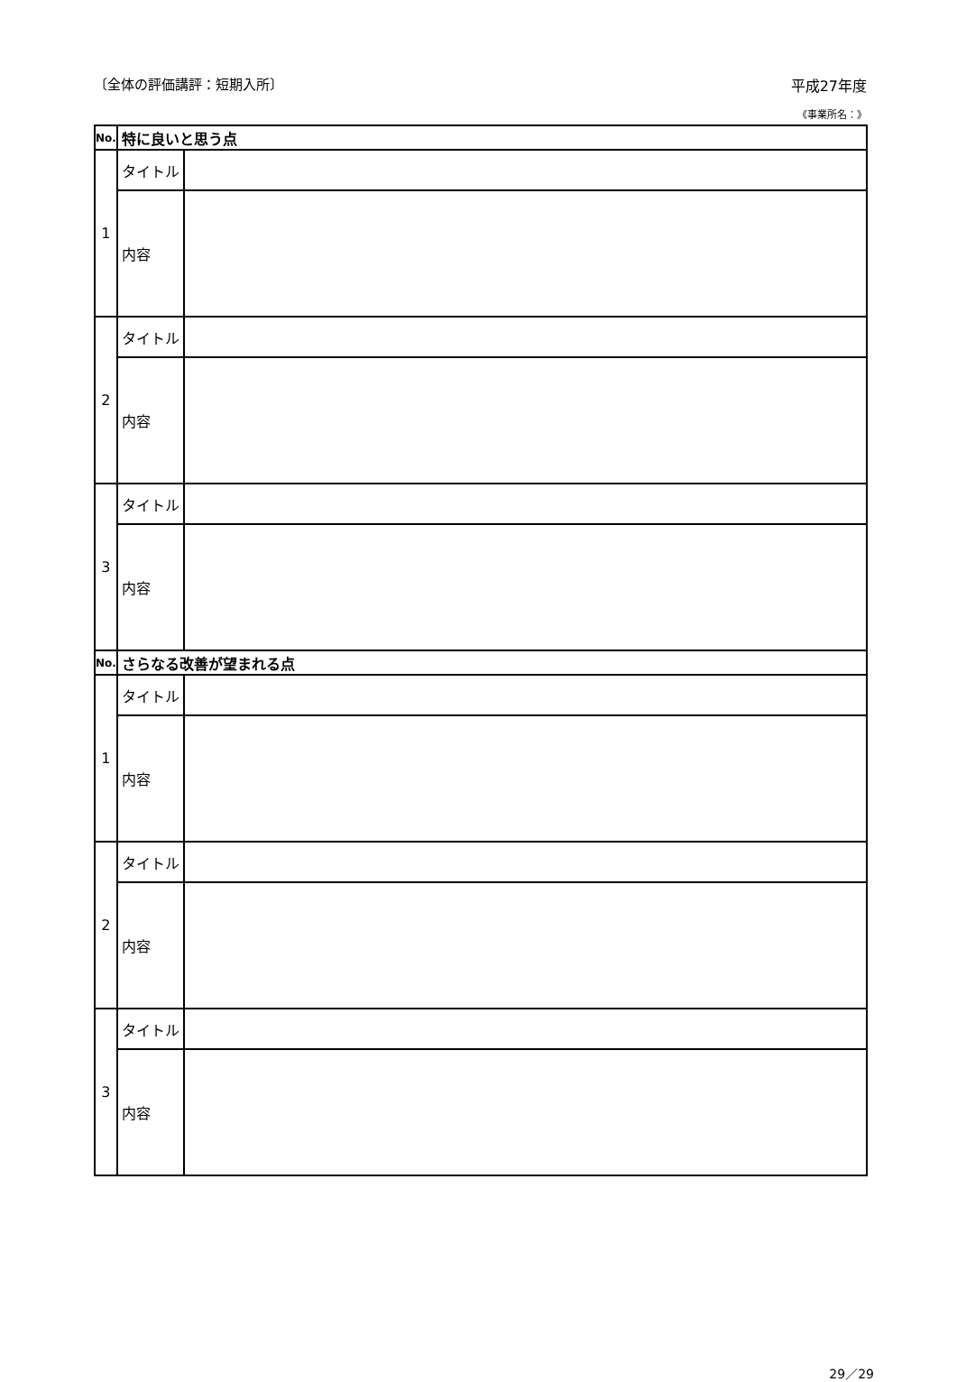〔全体の評価講評：短期入所〕 平成27年度
《事業所名：》
| No. | 特に良いと思う点 | |
| 1 | タイトル | |
| | 内容 | |
| 2 | タイトル | |
| | 内容 | |
| 3 | タイトル | |
| | 内容 | |
| No. | さらなる改善が望まれる点 | |
| 1 | タイトル | |
| | 内容 | |
| 2 | タイトル | |
| | 内容 | |
| 3 | タイトル | |
| | 内容 | |
29／29